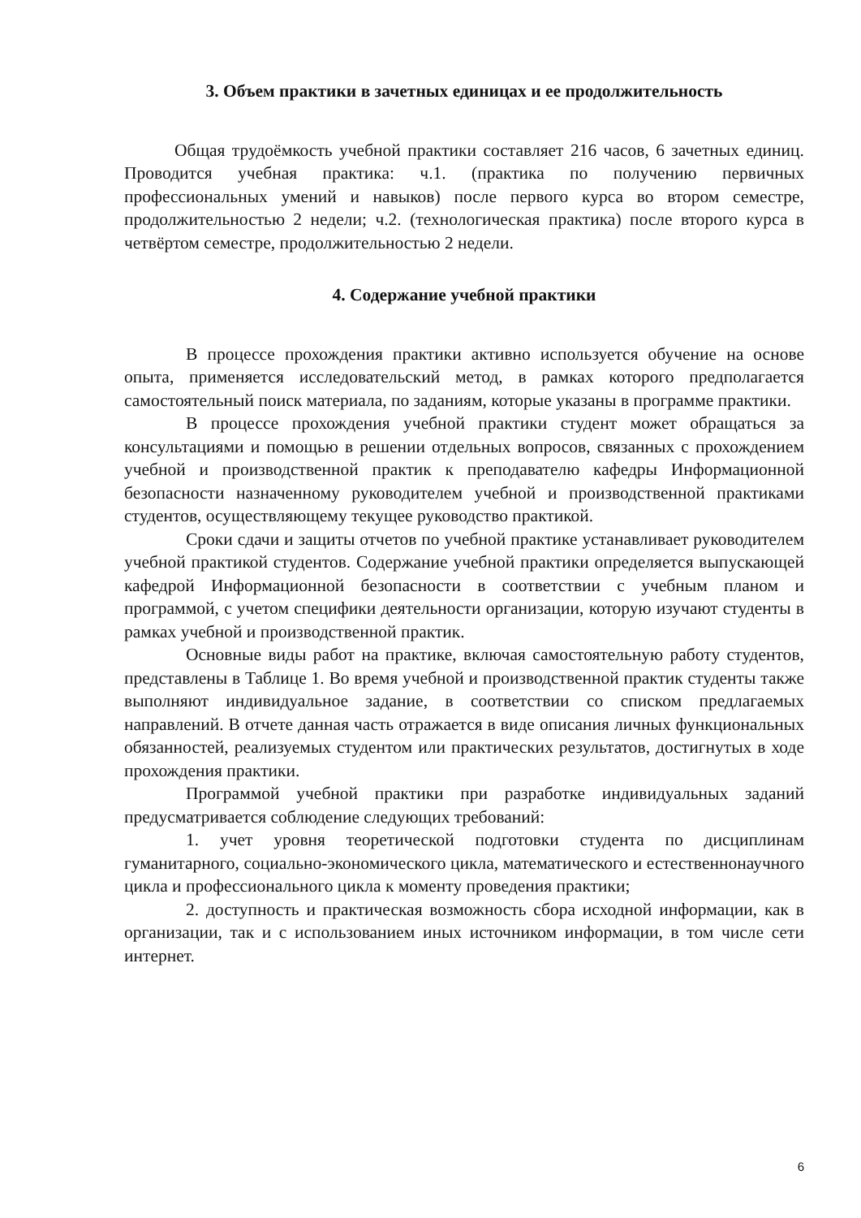3. Объем практики в зачетных единицах и ее продолжительность
Общая трудоёмкость учебной практики составляет 216 часов, 6 зачетных единиц. Проводится учебная практика: ч.1. (практика по получению первичных профессиональных умений и навыков) после первого курса во втором семестре, продолжительностью 2 недели; ч.2. (технологическая практика) после второго курса в четвёртом семестре, продолжительностью 2 недели.
4. Содержание учебной практики
В процессе прохождения практики активно используется обучение на основе опыта, применяется исследовательский метод, в рамках которого предполагается самостоятельный поиск материала, по заданиям, которые указаны в программе практики.
В процессе прохождения учебной практики студент может обращаться за консультациями и помощью в решении отдельных вопросов, связанных с прохождением учебной и производственной практик к преподавателю кафедры Информационной безопасности назначенному руководителем учебной и производственной практиками студентов, осуществляющему текущее руководство практикой.
Сроки сдачи и защиты отчетов по учебной практике устанавливает руководителем учебной практикой студентов. Содержание учебной практики определяется выпускающей кафедрой Информационной безопасности в соответствии с учебным планом и программой, с учетом специфики деятельности организации, которую изучают студенты в рамках учебной и производственной практик.
Основные виды работ на практике, включая самостоятельную работу студентов, представлены в Таблице 1. Во время учебной и производственной практик студенты также выполняют индивидуальное задание, в соответствии со списком предлагаемых направлений. В отчете данная часть отражается в виде описания личных функциональных обязанностей, реализуемых студентом или практических результатов, достигнутых в ходе прохождения практики.
Программой учебной практики при разработке индивидуальных заданий предусматривается соблюдение следующих требований:
1. учет уровня теоретической подготовки студента по дисциплинам гуманитарного, социально-экономического цикла, математического и естественнонаучного цикла и профессионального цикла к моменту проведения практики;
2. доступность и практическая возможность сбора исходной информации, как в организации, так и с использованием иных источником информации, в том числе сети интернет.
6